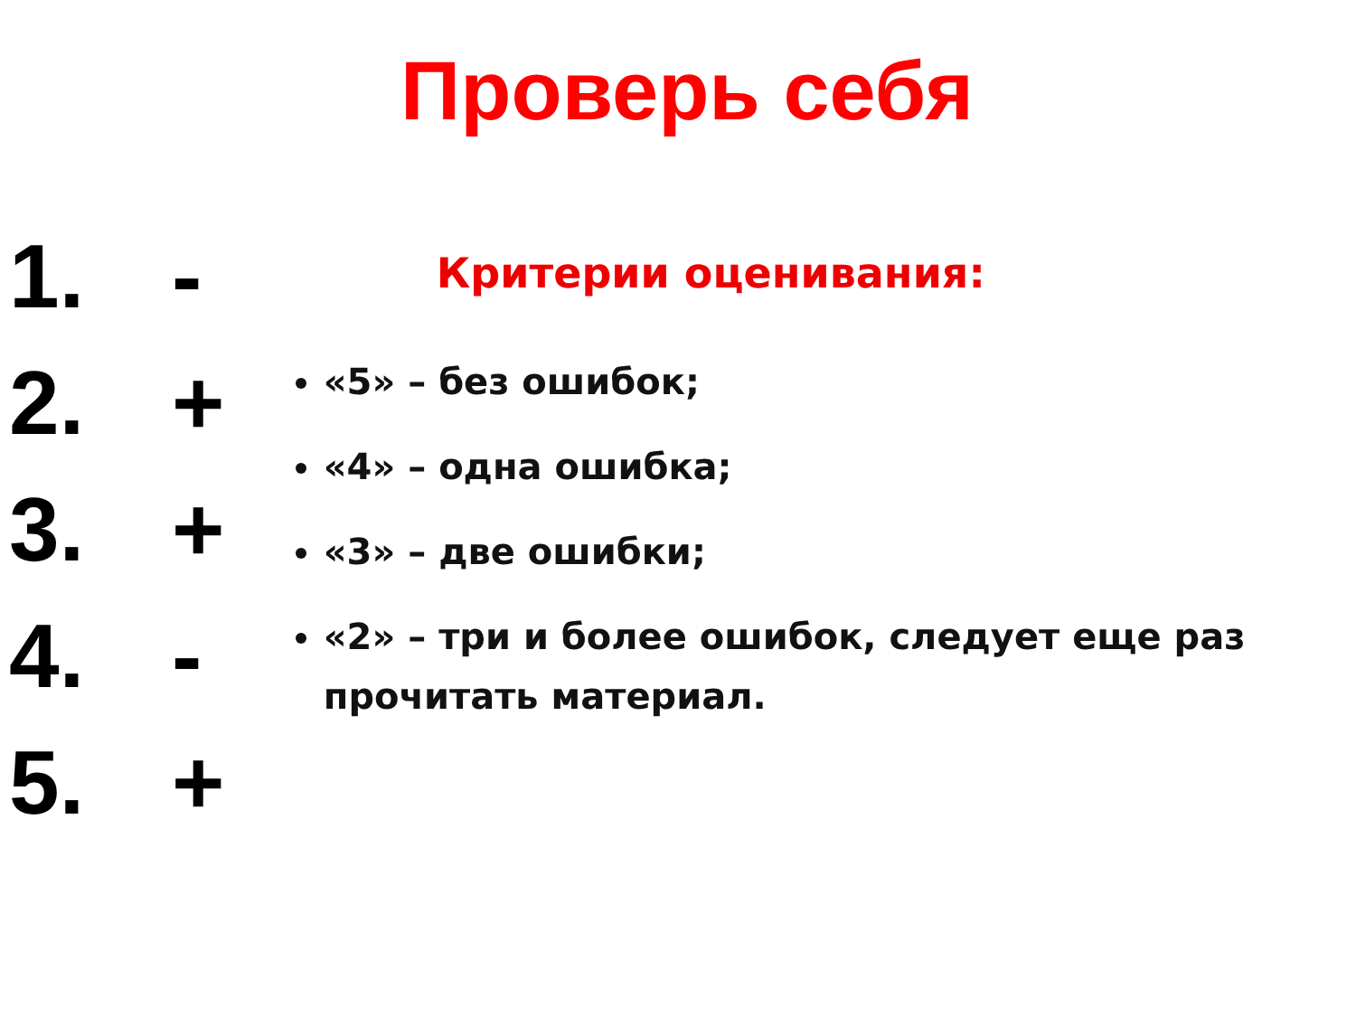Проверь себя
1. -
2. +
3. +
4. -
5. +
Критерии оценивания:
«5» – без ошибок;
«4» – одна ошибка;
«3» – две ошибки;
«2» – три и более ошибок, следует еще раз прочитать материал.